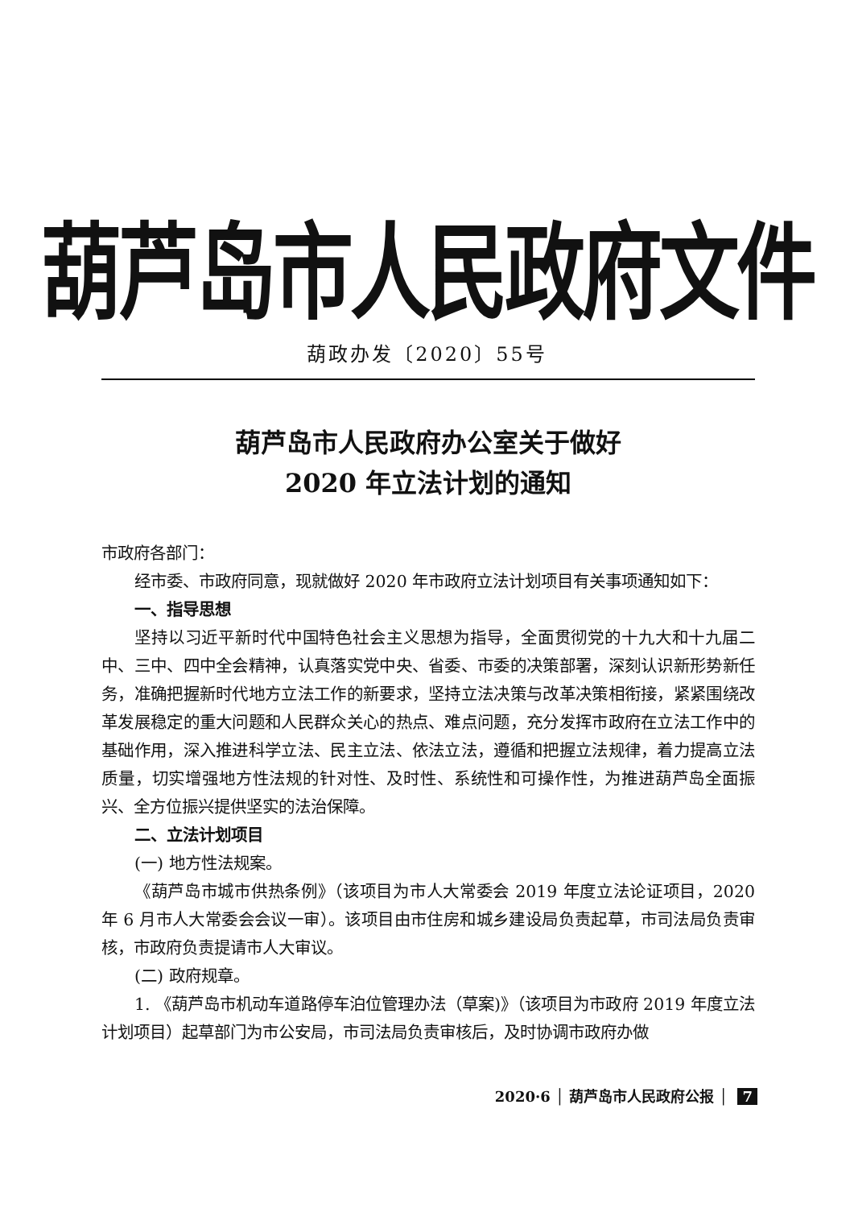葫芦岛市人民政府文件
葫政办发〔2020〕55号
葫芦岛市人民政府办公室关于做好
2020 年立法计划的通知
市政府各部门：
经市委、市政府同意，现就做好 2020 年市政府立法计划项目有关事项通知如下：
一、指导思想
坚持以习近平新时代中国特色社会主义思想为指导，全面贯彻党的十九大和十九届二中、三中、四中全会精神，认真落实党中央、省委、市委的决策部署，深刻认识新形势新任务，准确把握新时代地方立法工作的新要求，坚持立法决策与改革决策相衔接，紧紧围绕改革发展稳定的重大问题和人民群众关心的热点、难点问题，充分发挥市政府在立法工作中的基础作用，深入推进科学立法、民主立法、依法立法，遵循和把握立法规律，着力提高立法质量，切实增强地方性法规的针对性、及时性、系统性和可操作性，为推进葫芦岛全面振兴、全方位振兴提供坚实的法治保障。
二、立法计划项目
(一) 地方性法规案。
《葫芦岛市城市供热条例》（该项目为市人大常委会 2019 年度立法论证项目，2020 年 6 月市人大常委会会议一审）。该项目由市住房和城乡建设局负责起草，市司法局负责审核，市政府负责提请市人大审议。
(二) 政府规章。
1. 《葫芦岛市机动车道路停车泊位管理办法（草案)》（该项目为市政府 2019 年度立法计划项目）起草部门为市公安局，市司法局负责审核后，及时协调市政府办做
2020·6 │ 葫芦岛市人民政府公报 │ 7